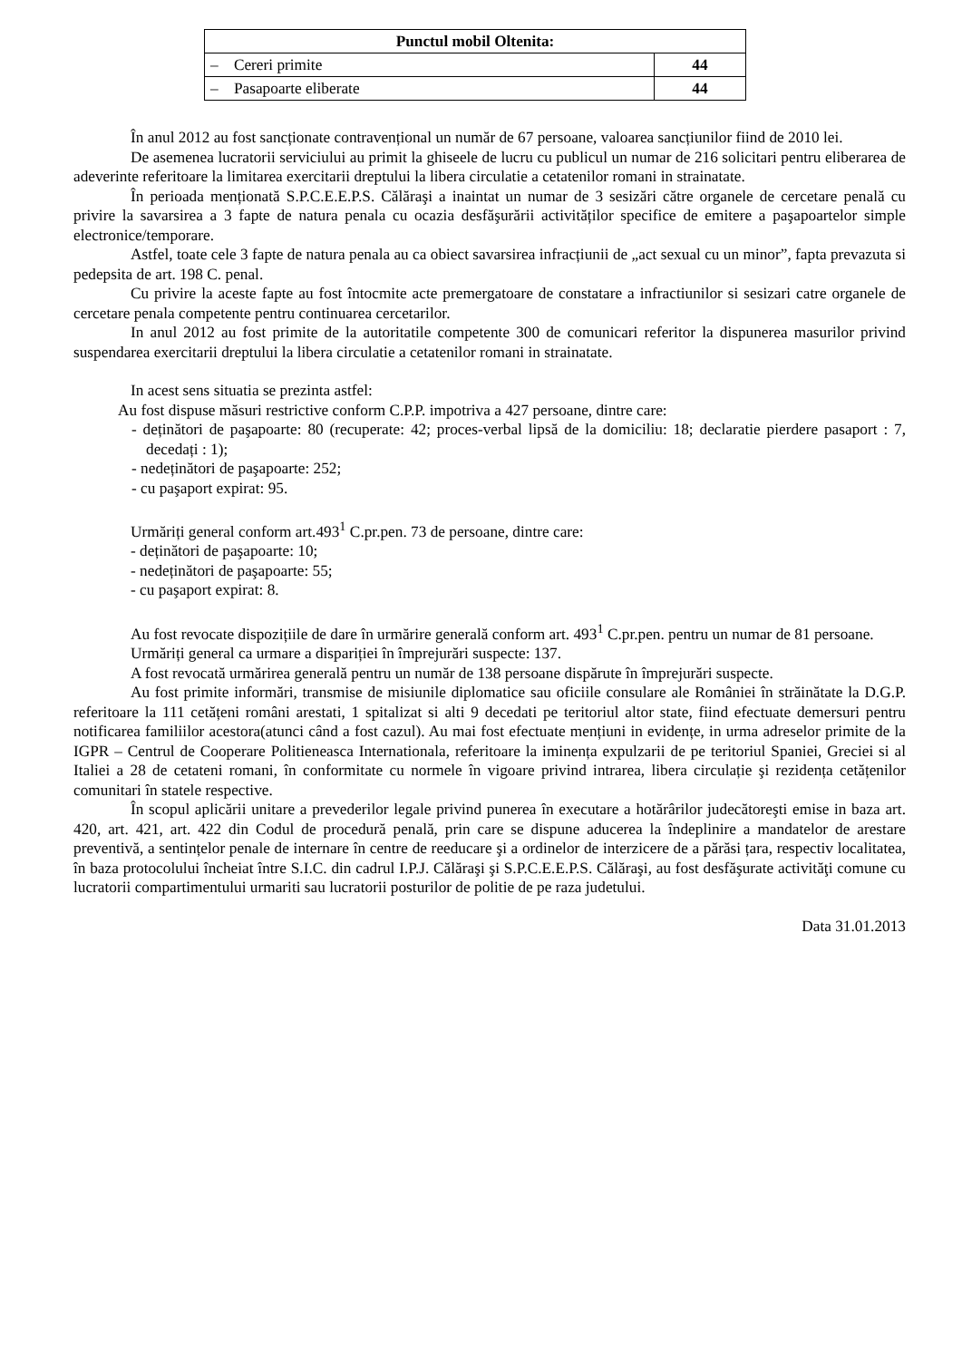| Punctul mobil Oltenita: | |
| --- | --- |
| – Cereri primite | 44 |
| – Pasapoarte eliberate | 44 |
În anul 2012 au fost sancționate contravențional un număr de 67 persoane, valoarea sancțiunilor fiind de 2010 lei.
De asemenea lucratorii serviciului au primit la ghiseele de lucru cu publicul un numar de 216 solicitari pentru eliberarea de adeverinte referitoare la limitarea exercitarii dreptului la libera circulatie a cetatenilor romani in strainatate.
În perioada menționată S.P.C.E.E.P.S. Călăraşi a inaintat un numar de 3 sesizări către organele de cercetare penală cu privire la savarsirea a 3 fapte de natura penala cu ocazia desfăşurării activităților specifice de emitere a paşapoartelor simple electronice/temporare.
Astfel, toate cele 3 fapte de natura penala au ca obiect savarsirea infracțiunii de „act sexual cu un minor”, fapta prevazuta si pedepsita de art. 198 C. penal.
Cu privire la aceste fapte au fost întocmite acte premergatoare de constatare a infractiunilor si sesizari catre organele de cercetare penala competente pentru continuarea cercetarilor.
In anul 2012 au fost primite de la autoritatile competente 300 de comunicari referitor la dispunerea masurilor privind suspendarea exercitarii dreptului la libera circulatie a cetatenilor romani in strainatate.
In acest sens situatia se prezinta astfel:
Au fost dispuse măsuri restrictive conform C.P.P. impotriva a 427 persoane, dintre care:
- deținători de paşapoarte: 80 (recuperate: 42; proces-verbal lipsă de la domiciliu: 18; declaratie pierdere pasaport : 7, decedați : 1);
- nedeținători de paşapoarte: 252;
- cu paşaport expirat: 95.
Urmăriți general conform art.493<sup>1</sup> C.pr.pen. 73 de persoane, dintre care:
- deținători de paşapoarte: 10;
- nedeținători de paşapoarte: 55;
- cu paşaport expirat: 8.
Au fost revocate dispozițiile de dare în urmărire generală conform art. 493<sup>1</sup> C.pr.pen. pentru un numar de 81 persoane.
Urmăriți general ca urmare a dispariției în împrejurări suspecte: 137.
A fost revocată urmărirea generală pentru un număr de 138 persoane dispărute în împrejurări suspecte.
Au fost primite informări, transmise de misiunile diplomatice sau oficiile consulare ale României în străinătate la D.G.P. referitoare la 111 cetățeni români arestati, 1 spitalizat si alti 9 decedati pe teritoriul altor state, fiind efectuate demersuri pentru notificarea familiilor acestora(atunci când a fost cazul). Au mai fost efectuate mențiuni in evidențe, in urma adreselor primite de la IGPR – Centrul de Cooperare Politieneasca Internationala, referitoare la iminența expulzarii de pe teritoriul Spaniei, Greciei si al Italiei a 28 de cetateni romani, în conformitate cu normele în vigoare privind intrarea, libera circulație şi rezidența cetățenilor comunitari în statele respective.
În scopul aplicării unitare a prevederilor legale privind punerea în executare a hotărârilor judecătoreşti emise in baza art. 420, art. 421, art. 422 din Codul de procedură penală, prin care se dispune aducerea la îndeplinire a mandatelor de arestare preventivă, a sentințelor penale de internare în centre de reeducare şi a ordinelor de interzicere de a părăsi țara, respectiv localitatea, în baza protocolului încheiat între S.I.C. din cadrul I.P.J. Călăraşi şi S.P.C.E.E.P.S. Călăraşi, au fost desfăşurate activităţi comune cu lucratorii compartimentului urmariti sau lucratorii posturilor de politie de pe raza judetului.
Data 31.01.2013